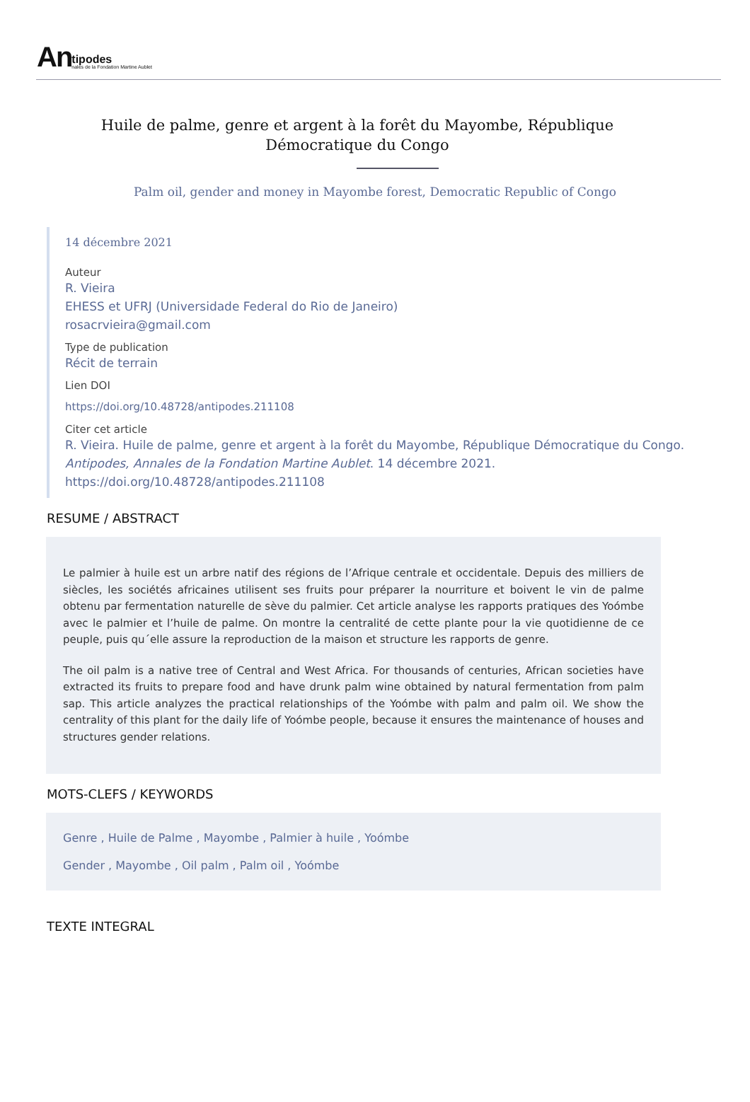An
tipodes
nales de la Fondation Martine Aublet
Huile de palme, genre et argent à la forêt du Mayombe, République Démocratique du Congo
Palm oil, gender and money in Mayombe forest, Democratic Republic of Congo
14 décembre 2021
Auteur
R. Vieira
EHESS et UFRJ (Universidade Federal do Rio de Janeiro)
rosacrvieira@gmail.com
Type de publication
Récit de terrain
Lien DOI
https://doi.org/10.48728/antipodes.211108
Citer cet article
R. Vieira. Huile de palme, genre et argent à la forêt du Mayombe, République Démocratique du Congo. Antipodes, Annales de la Fondation Martine Aublet. 14 décembre 2021. https://doi.org/10.48728/antipodes.211108
RESUME / ABSTRACT
Le palmier à huile est un arbre natif des régions de l’Afrique centrale et occidentale. Depuis des milliers de siècles, les sociétés africaines utilisent ses fruits pour préparer la nourriture et boivent le vin de palme obtenu par fermentation naturelle de sève du palmier. Cet article analyse les rapports pratiques des Yoómbe avec le palmier et l’huile de palme. On montre la centralité de cette plante pour la vie quotidienne de ce peuple, puis qu´elle assure la reproduction de la maison et structure les rapports de genre.
The oil palm is a native tree of Central and West Africa. For thousands of centuries, African societies have extracted its fruits to prepare food and have drunk palm wine obtained by natural fermentation from palm sap. This article analyzes the practical relationships of the Yoómbe with palm and palm oil. We show the centrality of this plant for the daily life of Yoómbe people, because it ensures the maintenance of houses and structures gender relations.
MOTS-CLEFS / KEYWORDS
Genre , Huile de Palme , Mayombe , Palmier à huile , Yoómbe
Gender , Mayombe , Oil palm , Palm oil , Yoómbe
TEXTE INTEGRAL